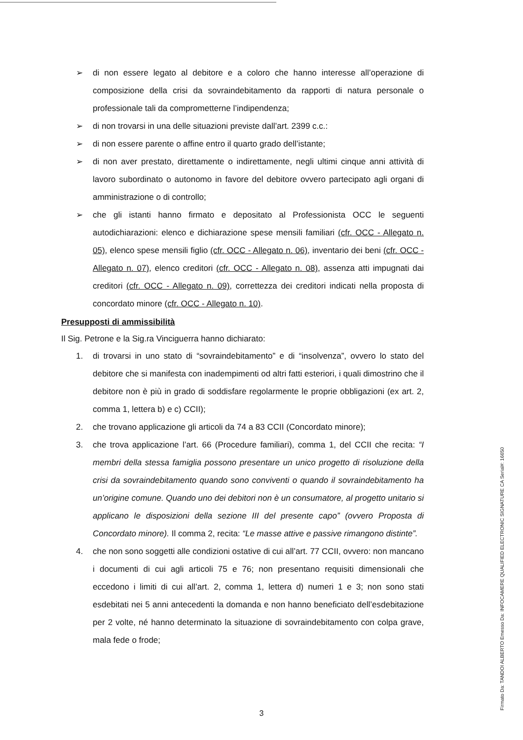➢ di non essere legato al debitore e a coloro che hanno interesse all’operazione di composizione della crisi da sovraindebitamento da rapporti di natura personale o professionale tali da comprometterne l’indipendenza;
➢ di non trovarsi in una delle situazioni previste dall’art. 2399 c.c.:
➢ di non essere parente o affine entro il quarto grado dell’istante;
➢ di non aver prestato, direttamente o indirettamente, negli ultimi cinque anni attività di lavoro subordinato o autonomo in favore del debitore ovvero partecipato agli organi di amministrazione o di controllo;
➢ che gli istanti hanno firmato e depositato al Professionista OCC le seguenti autodichiarazioni: elenco e dichiarazione spese mensili familiari (cfr. OCC - Allegato n. 05), elenco spese mensili figlio (cfr. OCC - Allegato n. 06), inventario dei beni (cfr. OCC - Allegato n. 07), elenco creditori (cfr. OCC - Allegato n. 08), assenza atti impugnati dai creditori (cfr. OCC - Allegato n. 09), correttezza dei creditori indicati nella proposta di concordato minore (cfr. OCC - Allegato n. 10).
Presupposti di ammissibilità
Il Sig. Petrone e la Sig.ra Vinciguerra hanno dichiarato:
1. di trovarsi in uno stato di “sovraindebitamento” e di “insolvenza”, ovvero lo stato del debitore che si manifesta con inadempimenti od altri fatti esteriori, i quali dimostrino che il debitore non è più in grado di soddisfare regolarmente le proprie obbligazioni (ex art. 2, comma 1, lettera b) e c) CCII);
2. che trovano applicazione gli articoli da 74 a 83 CCII (Concordato minore);
3. che trova applicazione l’art. 66 (Procedure familiari), comma 1, del CCII che recita: “I membri della stessa famiglia possono presentare un unico progetto di risoluzione della crisi da sovraindebitamento quando sono conviventi o quando il sovraindebitamento ha un’origine comune. Quando uno dei debitori non è un consumatore, al progetto unitario si applicano le disposizioni della sezione III del presente capo” (ovvero Proposta di Concordato minore). Il comma 2, recita: “Le masse attive e passive rimangono distinte”.
4. che non sono soggetti alle condizioni ostative di cui all’art. 77 CCII, ovvero: non mancano i documenti di cui agli articoli 75 e 76; non presentano requisiti dimensionali che eccedono i limiti di cui all’art. 2, comma 1, lettera d) numeri 1 e 3; non sono stati esdebitati nei 5 anni antecedenti la domanda e non hanno beneficiato dell’esdebitazione per 2 volte, né hanno determinato la situazione di sovraindebitamento con colpa grave, mala fede o frode;
3
Firmato Da: TANDOI ALBERTO Emesso Da: INFOCAMERE QUALIFIED ELECTRONIC SIGNATURE CA Serial#: 16650